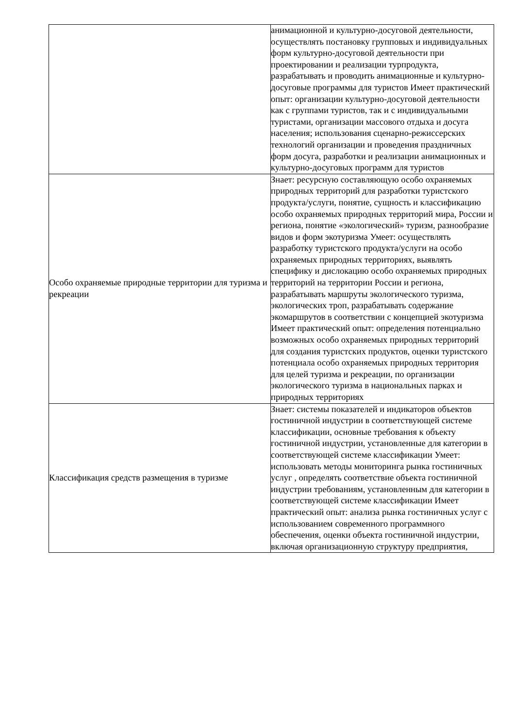| | анимационной и культурно-досуговой деятельности, осуществлять постановку групповых и индивидуальных форм культурно-досуговой деятельности при проектировании и реализации турпродукта, разрабатывать и проводить анимационные и культурно-досуговые программы для туристов Имеет практический опыт: организации культурно-досуговой деятельности как с группами туристов, так и с индивидуальными туристами, организации массового отдыха и досуга населения; использования сценарно-режиссерских технологий организации и проведения праздничных форм досуга, разработки и реализации анимационных и культурно-досуговых программ для туристов |
| Особо охраняемые природные территории для туризма и рекреации | Знает: ресурсную составляющую особо охраняемых природных территорий для разработки туристского продукта/услуги, понятие, сущность и классификацию особо охраняемых природных территорий мира, России и региона, понятие «экологический» туризм, разнообразие видов и форм экотуризма Умеет: осуществлять разработку туристского продукта/услуги на особо охраняемых природных территориях, выявлять специфику и дислокацию особо охраняемых природных территорий на территории России и региона, разрабатывать маршруты экологического туризма, экологических троп, разрабатывать содержание экомаршрутов в соответствии с концепцией экотуризма Имеет практический опыт: определения потенциально возможных особо охраняемых природных территорий для создания туристских продуктов, оценки туристского потенциала особо охраняемых природных территория для целей туризма и рекреации, по организации экологического туризма в национальных парках и природных территориях |
| Классификация средств размещения в туризме | Знает: системы показателей и индикаторов объектов гостиничной индустрии в соответствующей системе классификации, основные требования к объекту гостиничной индустрии, установленные для категории в соответствующей системе классификации Умеет: использовать методы мониторинга рынка гостиничных услуг , определять соответствие объекта гостиничной индустрии требованиям, установленным для категории в соответствующей системе классификации Имеет практический опыт: анализа рынка гостиничных услуг с использованием современного программного обеспечения, оценки объекта гостиничной индустрии, включая организационную структуру предприятия, |